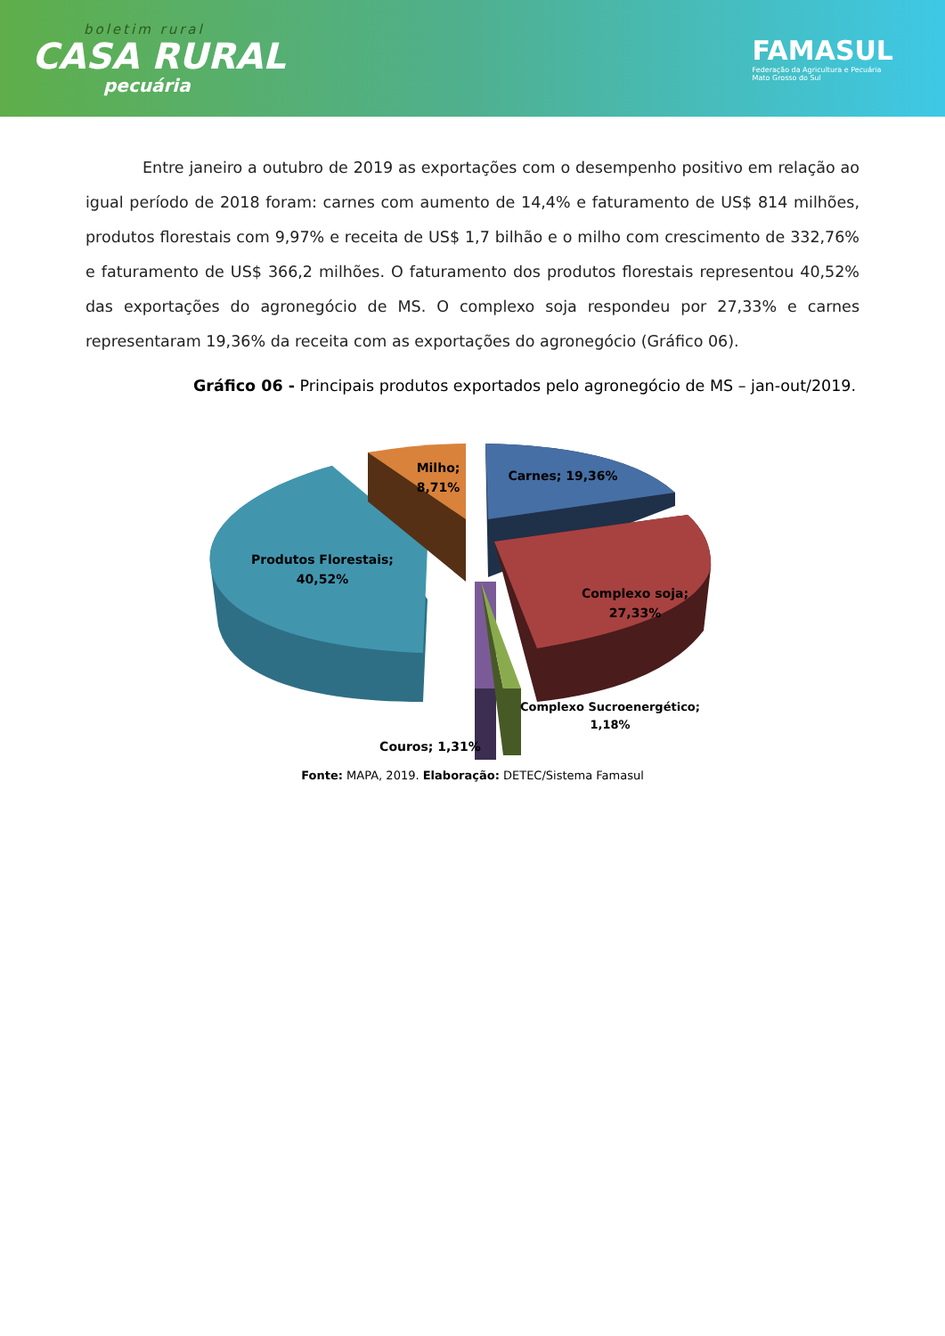boletim rural
CASA RURAL
pecuária
FAMASUL
Federação da Agricultura e Pecuária
Mato Grosso do Sul
Entre janeiro a outubro de 2019 as exportações com o desempenho positivo em relação ao igual período de 2018 foram: carnes com aumento de 14,4% e faturamento de US$ 814 milhões, produtos florestais com 9,97% e receita de US$ 1,7 bilhão e o milho com crescimento de 332,76% e faturamento de US$ 366,2 milhões. O faturamento dos produtos florestais representou 40,52% das exportações do agronegócio de MS. O complexo soja respondeu por 27,33% e carnes representaram 19,36% da receita com as exportações do agronegócio (Gráfico 06).
Gráfico 06 - Principais produtos exportados pelo agronegócio de MS – jan-out/2019.
Produtos Florestais;
40,52%
Milho;
8,71%
Carnes; 19,36%
Complexo soja;
27,33%
Complexo Sucroenergético;
1,18%
Couros; 1,31%
Fonte: MAPA, 2019. Elaboração: DETEC/Sistema Famasul